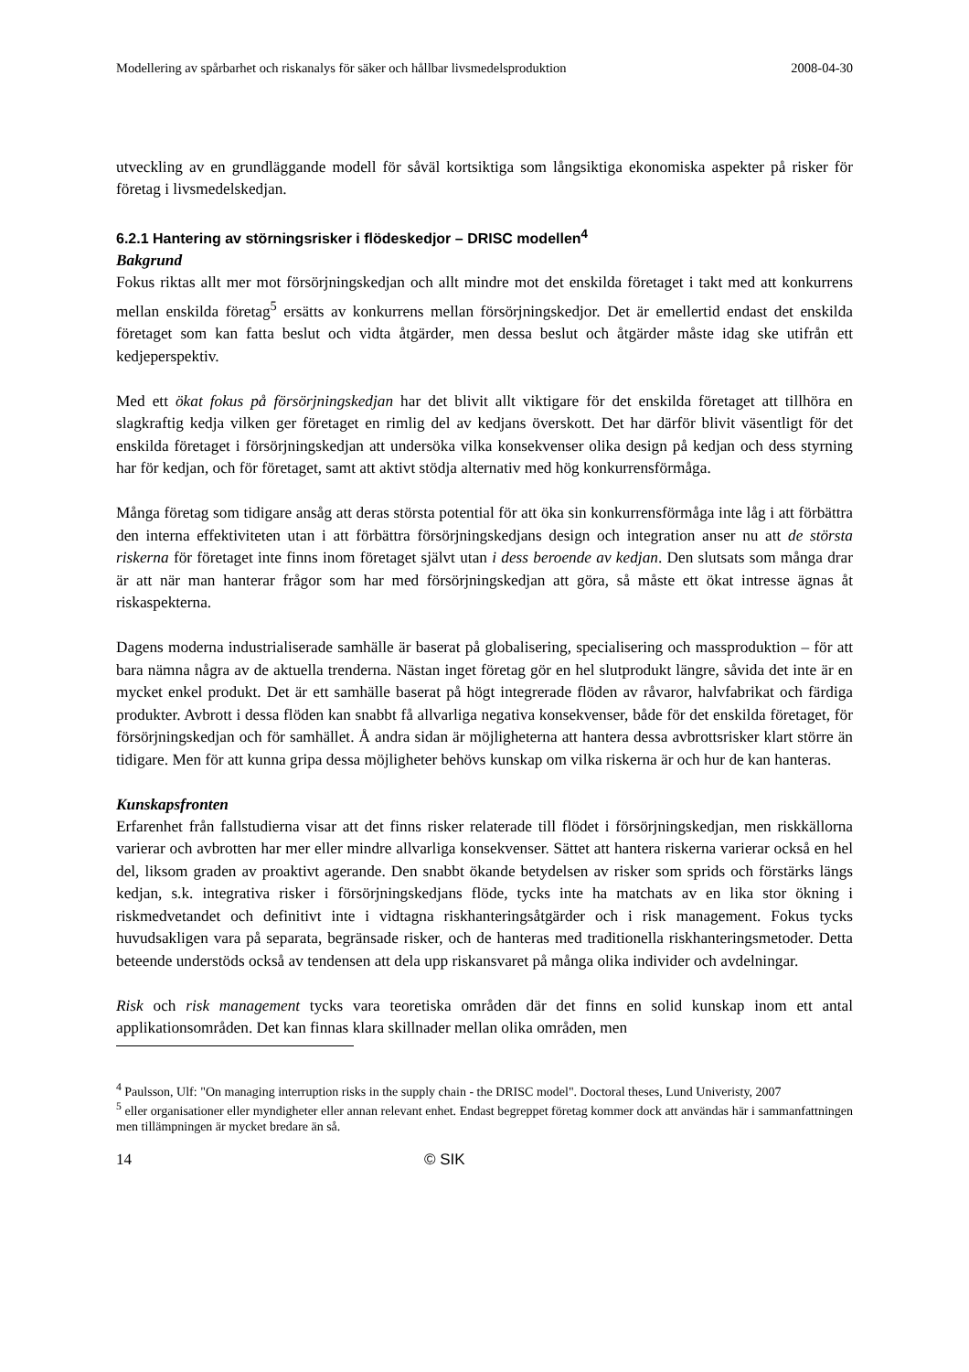Modellering av spårbarhet och riskanalys för säker och hållbar livsmedelsproduktion 2008-04-30
utveckling av en grundläggande modell för såväl kortsiktiga som långsiktiga ekonomiska aspekter på risker för företag i livsmedelskedjan.
6.2.1 Hantering av störningsrisker i flödeskedjor – DRISC modellen<sup>4</sup>
Bakgrund
Fokus riktas allt mer mot försörjningskedjan och allt mindre mot det enskilda företaget i takt med att konkurrens mellan enskilda företag<sup>5</sup> ersätts av konkurrens mellan försörjningskedjor. Det är emellertid endast det enskilda företaget som kan fatta beslut och vidta åtgärder, men dessa beslut och åtgärder måste idag ske utifrån ett kedjeperspektiv.
Med ett ökat fokus på försörjningskedjan har det blivit allt viktigare för det enskilda företaget att tillhöra en slagkraftig kedja vilken ger företaget en rimlig del av kedjans överskott. Det har därför blivit väsentligt för det enskilda företaget i försörjningskedjan att undersöka vilka konsekvenser olika design på kedjan och dess styrning har för kedjan, och för företaget, samt att aktivt stödja alternativ med hög konkurrensförmåga.
Många företag som tidigare ansåg att deras största potential för att öka sin konkurrensförmåga inte låg i att förbättra den interna effektiviteten utan i att förbättra försörjningskedjans design och integration anser nu att de största riskerna för företaget inte finns inom företaget självt utan i dess beroende av kedjan. Den slutsats som många drar är att när man hanterar frågor som har med försörjningskedjan att göra, så måste ett ökat intresse ägnas åt riskaspekterna.
Dagens moderna industrialiserade samhälle är baserat på globalisering, specialisering och massproduktion – för att bara nämna några av de aktuella trenderna. Nästan inget företag gör en hel slutprodukt längre, såvida det inte är en mycket enkel produkt. Det är ett samhälle baserat på högt integrerade flöden av råvaror, halvfabrikat och färdiga produkter. Avbrott i dessa flöden kan snabbt få allvarliga negativa konsekvenser, både för det enskilda företaget, för försörjningskedjan och för samhället. Å andra sidan är möjligheterna att hantera dessa avbrottsrisker klart större än tidigare. Men för att kunna gripa dessa möjligheter behövs kunskap om vilka riskerna är och hur de kan hanteras.
Kunskapsfronten
Erfarenhet från fallstudierna visar att det finns risker relaterade till flödet i försörjningskedjan, men riskkällorna varierar och avbrotten har mer eller mindre allvarliga konsekvenser. Sättet att hantera riskerna varierar också en hel del, liksom graden av proaktivt agerande. Den snabbt ökande betydelsen av risker som sprids och förstärks längs kedjan, s.k. integrativa risker i försörjningskedjans flöde, tycks inte ha matchats av en lika stor ökning i riskmedvetandet och definitivt inte i vidtagna riskhanteringsåtgärder och i risk management. Fokus tycks huvudsakligen vara på separata, begränsade risker, och de hanteras med traditionella riskhanteringsmetoder. Detta beteende understöds också av tendensen att dela upp riskansvaret på många olika individer och avdelningar.
Risk och risk management tycks vara teoretiska områden där det finns en solid kunskap inom ett antal applikationsområden. Det kan finnas klara skillnader mellan olika områden, men
<sup>4</sup> Paulsson, Ulf: "On managing interruption risks in the supply chain - the DRISC model". Doctoral theses, Lund Univeristy, 2007
<sup>5</sup> eller organisationer eller myndigheter eller annan relevant enhet. Endast begreppet företag kommer dock att användas här i sammanfattningen men tillämpningen är mycket bredare än så.
14 © SIK